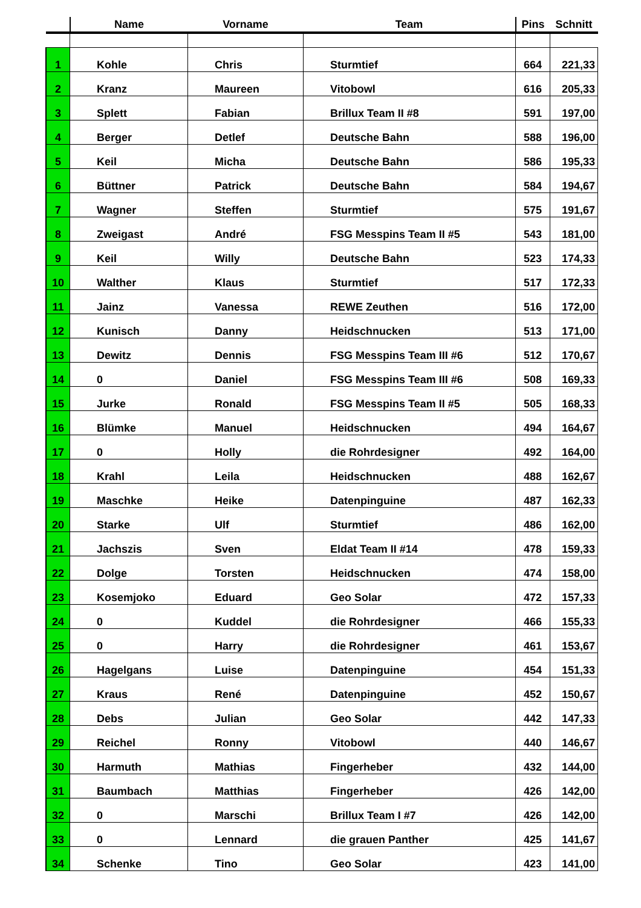| | Name | Vorname | Team | Pins | Schnitt |
| --- | --- | --- | --- | --- | --- |
| 1 | Kohle | Chris | Sturmtief | 664 | 221,33 |
| 2 | Kranz | Maureen | Vitobowl | 616 | 205,33 |
| 3 | Splett | Fabian | Brillux Team II #8 | 591 | 197,00 |
| 4 | Berger | Detlef | Deutsche Bahn | 588 | 196,00 |
| 5 | Keil | Micha | Deutsche Bahn | 586 | 195,33 |
| 6 | Büttner | Patrick | Deutsche Bahn | 584 | 194,67 |
| 7 | Wagner | Steffen | Sturmtief | 575 | 191,67 |
| 8 | Zweigast | André | FSG Messpins Team II #5 | 543 | 181,00 |
| 9 | Keil | Willy | Deutsche Bahn | 523 | 174,33 |
| 10 | Walther | Klaus | Sturmtief | 517 | 172,33 |
| 11 | Jainz | Vanessa | REWE Zeuthen | 516 | 172,00 |
| 12 | Kunisch | Danny | Heidschnucken | 513 | 171,00 |
| 13 | Dewitz | Dennis | FSG Messpins Team III #6 | 512 | 170,67 |
| 14 | 0 | Daniel | FSG Messpins Team III #6 | 508 | 169,33 |
| 15 | Jurke | Ronald | FSG Messpins Team II #5 | 505 | 168,33 |
| 16 | Blümke | Manuel | Heidschnucken | 494 | 164,67 |
| 17 | 0 | Holly | die Rohrdesigner | 492 | 164,00 |
| 18 | Krahl | Leila | Heidschnucken | 488 | 162,67 |
| 19 | Maschke | Heike | Datenpinguine | 487 | 162,33 |
| 20 | Starke | Ulf | Sturmtief | 486 | 162,00 |
| 21 | Jachszis | Sven | Eldat Team II #14 | 478 | 159,33 |
| 22 | Dolge | Torsten | Heidschnucken | 474 | 158,00 |
| 23 | Kosemjoko | Eduard | Geo Solar | 472 | 157,33 |
| 24 | 0 | Kuddel | die Rohrdesigner | 466 | 155,33 |
| 25 | 0 | Harry | die Rohrdesigner | 461 | 153,67 |
| 26 | Hagelgans | Luise | Datenpinguine | 454 | 151,33 |
| 27 | Kraus | René | Datenpinguine | 452 | 150,67 |
| 28 | Debs | Julian | Geo Solar | 442 | 147,33 |
| 29 | Reichel | Ronny | Vitobowl | 440 | 146,67 |
| 30 | Harmuth | Mathias | Fingerheber | 432 | 144,00 |
| 31 | Baumbach | Matthias | Fingerheber | 426 | 142,00 |
| 32 | 0 | Marschi | Brillux Team I #7 | 426 | 142,00 |
| 33 | 0 | Lennard | die grauen Panther | 425 | 141,67 |
| 34 | Schenke | Tino | Geo Solar | 423 | 141,00 |